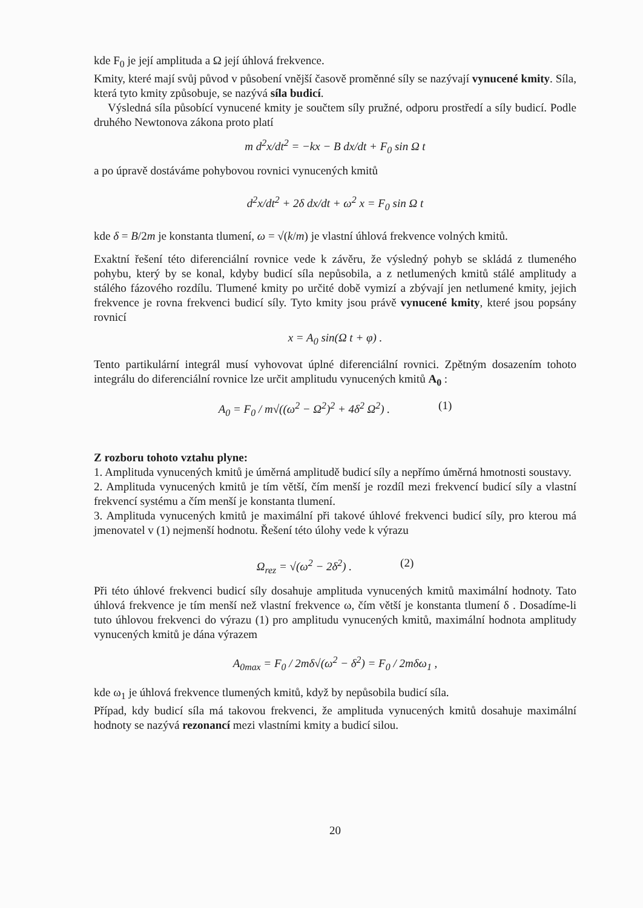kde F<sub>0</sub> je její amplituda a Ω její úhlová frekvence.
Kmity, které mají svůj původ v působení vnější časově proměnné síly se nazývají vynucené kmity. Síla, která tyto kmity způsobuje, se nazývá síla budicí.
Výsledná síla působící vynucené kmity je součtem síly pružné, odporu prostředí a síly budicí. Podle druhého Newtonova zákona proto platí
m d<sup>2</sup>x/dt<sup>2</sup> = −kx − B dx/dt + F<sub>0</sub> sin Ω t
a po úpravě dostáváme pohybovou rovnici vynucených kmitů
d<sup>2</sup>x/dt<sup>2</sup> + 2δ dx/dt + ω<sup>2</sup> x = F<sub>0</sub> sin Ω t
kde δ = B/2m je konstanta tlumení, ω = √(k/m) je vlastní úhlová frekvence volných kmitů.
Exaktní řešení této diferenciální rovnice vede k závěru, že výsledný pohyb se skládá z tlumeného pohybu, který by se konal, kdyby budicí síla nepůsobila, a z netlumených kmitů stálé amplitudy a stálého fázového rozdílu. Tlumené kmity po určité době vymizí a zbývají jen netlumené kmity, jejich frekvence je rovna frekvenci budicí síly. Tyto kmity jsou právě vynucené kmity, které jsou popsány rovnicí
x = A<sub>0</sub> sin(Ω t + φ) .
Tento partikulární integrál musí vyhovovat úplné diferenciální rovnici. Zpětným dosazením tohoto integrálu do diferenciální rovnice lze určit amplitudu vynucených kmitů A<sub>0</sub> :
A<sub>0</sub> = F<sub>0</sub> / m√((ω<sup>2</sup> − Ω<sup>2</sup>)<sup>2</sup> + 4δ<sup>2</sup> Ω<sup>2</sup>) . (1)
Z rozboru tohoto vztahu plyne:
1. Amplituda vynucených kmitů je úměrná amplitudě budicí síly a nepřímo úměrná hmotnosti soustavy.
2. Amplituda vynucených kmitů je tím větší, čím menší je rozdíl mezi frekvencí budicí síly a vlastní frekvencí systému a čím menší je konstanta tlumení.
3. Amplituda vynucených kmitů je maximální při takové úhlové frekvenci budicí síly, pro kterou má jmenovatel v (1) nejmenší hodnotu. Řešení této úlohy vede k výrazu
Ω<sub>rez</sub> = √(ω<sup>2</sup> − 2δ<sup>2</sup>) . (2)
Při této úhlové frekvenci budicí síly dosahuje amplituda vynucených kmitů maximální hodnoty. Tato úhlová frekvence je tím menší než vlastní frekvence ω, čím větší je konstanta tlumení δ . Dosadíme-li tuto úhlovou frekvenci do výrazu (1) pro amplitudu vynucených kmitů, maximální hodnota amplitudy vynucených kmitů je dána výrazem
A<sub>0max</sub> = F<sub>0</sub> / 2mδ√(ω<sup>2</sup> − δ<sup>2</sup>) = F<sub>0</sub> / 2mδω<sub>1</sub> ,
kde ω<sub>1</sub> je úhlová frekvence tlumených kmitů, když by nepůsobila budicí síla.
Případ, kdy budicí síla má takovou frekvenci, že amplituda vynucených kmitů dosahuje maximální hodnoty se nazývá rezonancí mezi vlastními kmity a budicí silou.
20